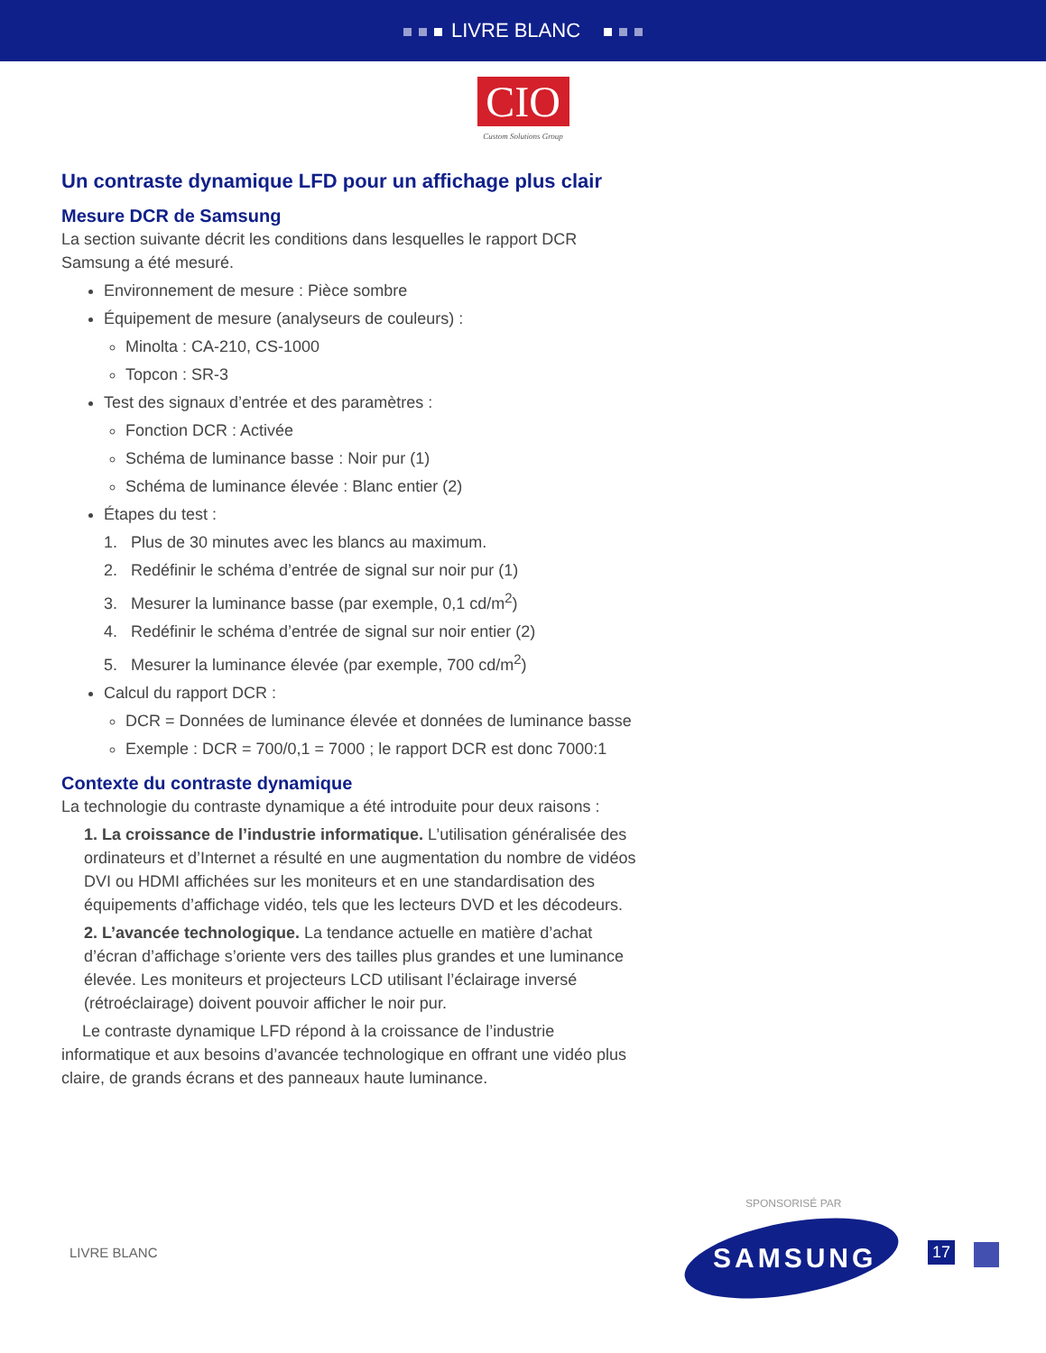LIVRE BLANC
CIO
Custom Solutions Group
Un contraste dynamique LFD pour un affichage plus clair
Mesure DCR de Samsung
La section suivante décrit les conditions dans lesquelles le rapport DCR Samsung a été mesuré.
Environnement de mesure : Pièce sombre
Équipement de mesure (analyseurs de couleurs) :
Minolta : CA-210, CS-1000
Topcon : SR-3
Test des signaux d’entrée et des paramètres :
Fonction DCR : Activée
Schéma de luminance basse : Noir pur (1)
Schéma de luminance élevée : Blanc entier (2)
Étapes du test :
1. Plus de 30 minutes avec les blancs au maximum.
2. Redéfinir le schéma d’entrée de signal sur noir pur (1)
3. Mesurer la luminance basse (par exemple, 0,1 cd/m<sup>2</sup>)
4. Redéfinir le schéma d’entrée de signal sur noir entier (2)
5. Mesurer la luminance élevée (par exemple, 700 cd/m<sup>2</sup>)
Calcul du rapport DCR :
DCR = Données de luminance élevée et données de luminance basse
Exemple : DCR = 700/0,1 = 7000 ; le rapport DCR est donc 7000:1
Contexte du contraste dynamique
La technologie du contraste dynamique a été introduite pour deux raisons :
1. La croissance de l’industrie informatique. L’utilisation généralisée des ordinateurs et d’Internet a résulté en une augmentation du nombre de vidéos DVI ou HDMI affichées sur les moniteurs et en une standardisation des équipements d’affichage vidéo, tels que les lecteurs DVD et les décodeurs.
2. L’avancée technologique. La tendance actuelle en matière d’achat d’écran d’affichage s’oriente vers des tailles plus grandes et une luminance élevée. Les moniteurs et projecteurs LCD utilisant l’éclairage inversé (rétroéclairage) doivent pouvoir afficher le noir pur.
Le contraste dynamique LFD répond à la croissance de l’industrie informatique et aux besoins d’avancée technologique en offrant une vidéo plus claire, de grands écrans et des panneaux haute luminance.
LIVRE BLANC
SPONSORISÉ PAR
SAMSUNG 17